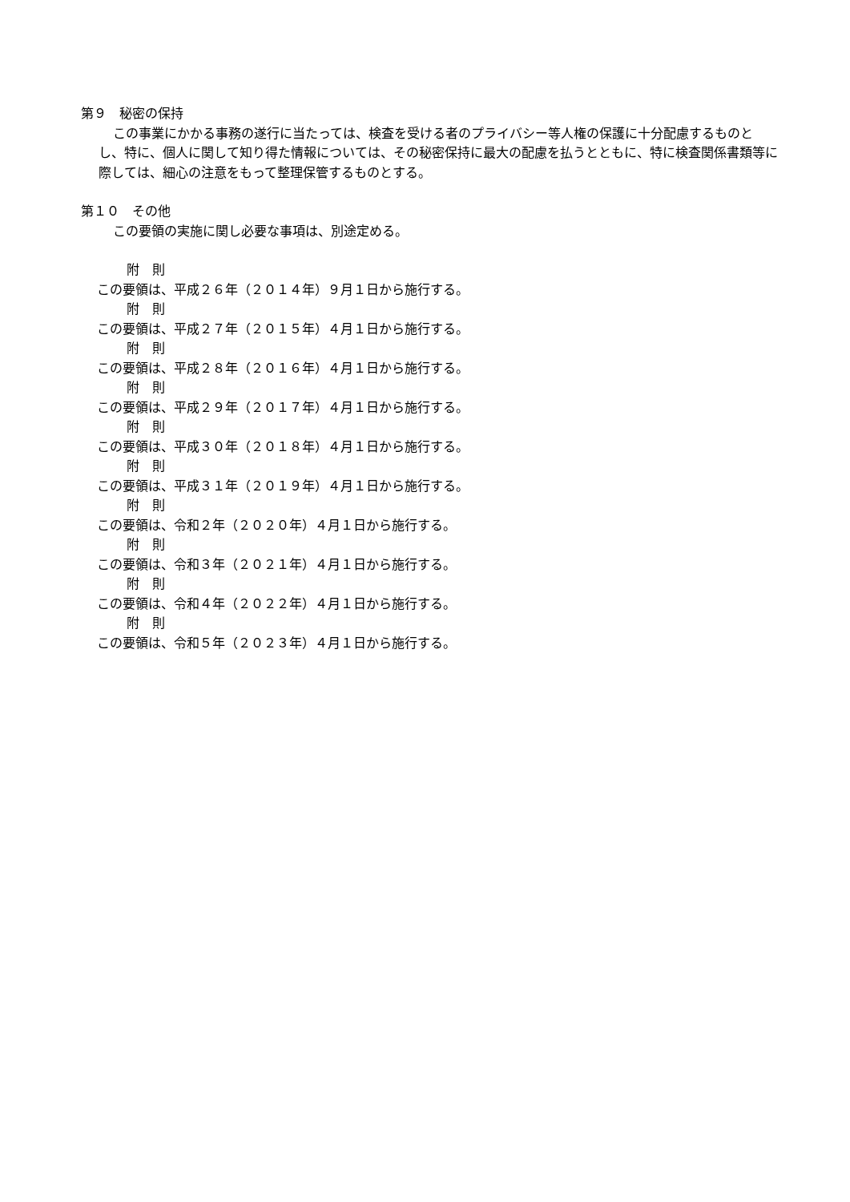第９　秘密の保持
この事業にかかる事務の遂行に当たっては、検査を受ける者のプライバシー等人権の保護に十分配慮するものとし、特に、個人に関して知り得た情報については、その秘密保持に最大の配慮を払うとともに、特に検査関係書類等に際しては、細心の注意をもって整理保管するものとする。
第１０　その他
この要領の実施に関し必要な事項は、別途定める。
附　則
この要領は、平成２６年（２０１４年）９月１日から施行する。
附　則
この要領は、平成２７年（２０１５年）４月１日から施行する。
附　則
この要領は、平成２８年（２０１６年）４月１日から施行する。
附　則
この要領は、平成２９年（２０１７年）４月１日から施行する。
附　則
この要領は、平成３０年（２０１８年）４月１日から施行する。
附　則
この要領は、平成３１年（２０１９年）４月１日から施行する。
附　則
この要領は、令和２年（２０２０年）４月１日から施行する。
附　則
この要領は、令和３年（２０２１年）４月１日から施行する。
附　則
この要領は、令和４年（２０２２年）４月１日から施行する。
附　則
この要領は、令和５年（２０２３年）４月１日から施行する。